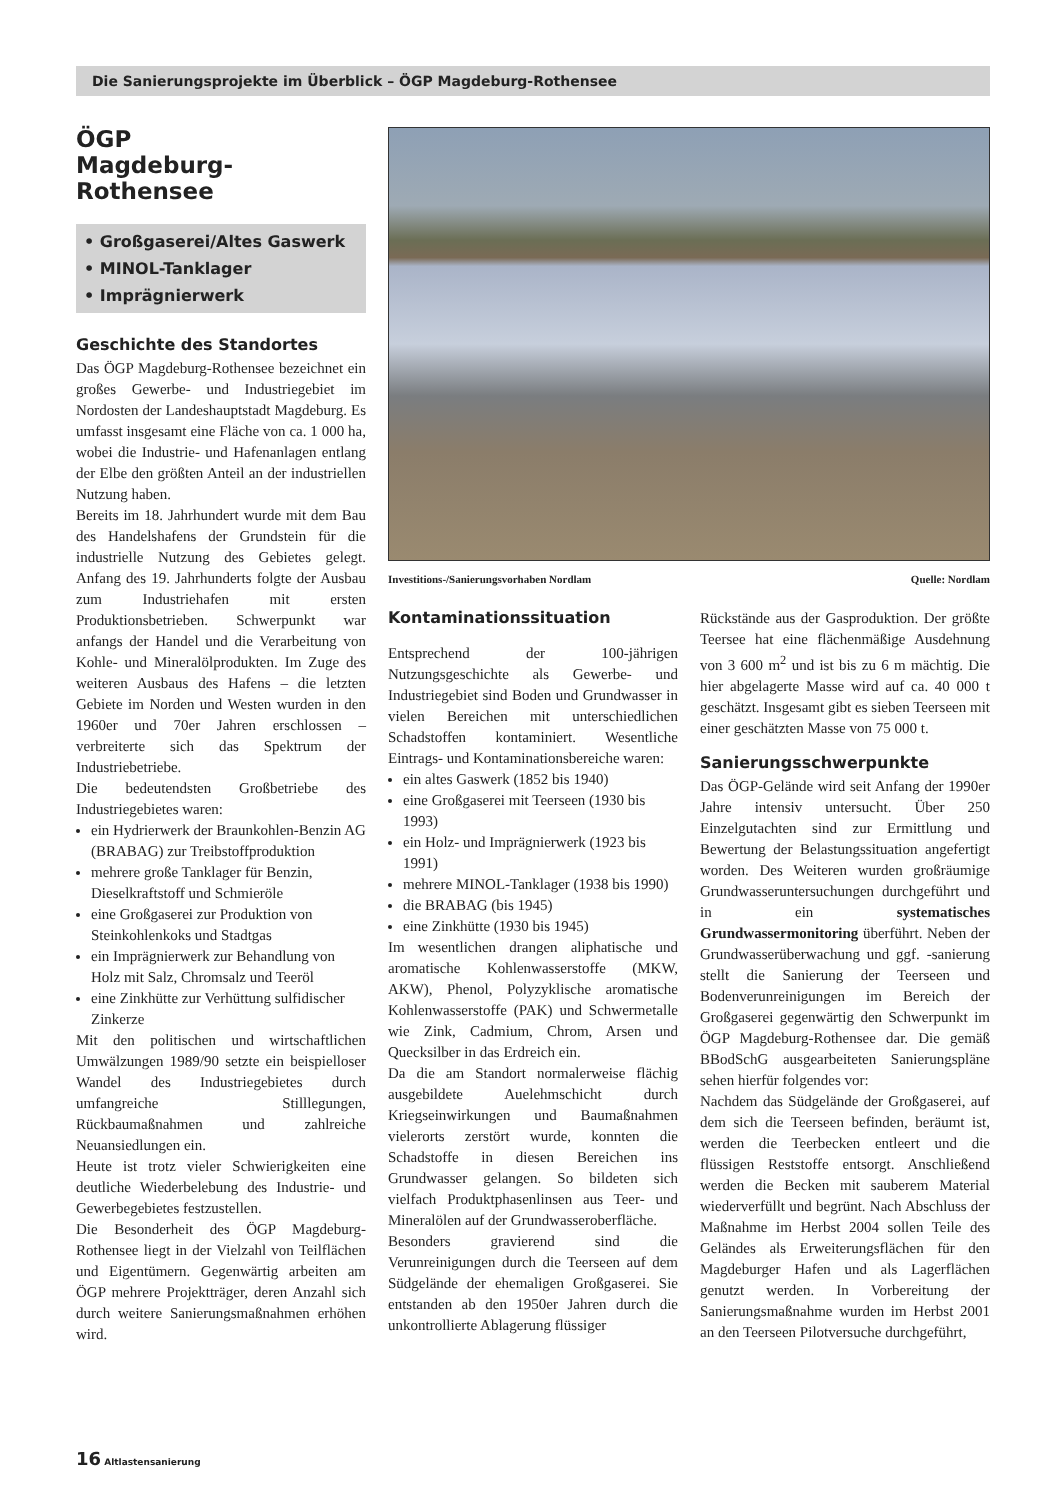Die Sanierungsprojekte im Überblick – ÖGP Magdeburg-Rothensee
ÖGP
Magdeburg-Rothensee
• Großgaserei/Altes Gaswerk
• MINOL-Tanklager
• Imprägnierwerk
Geschichte des Standortes
Das ÖGP Magdeburg-Rothensee bezeichnet ein großes Gewerbe- und Industriegebiet im Nordosten der Landeshauptstadt Magdeburg. Es umfasst insgesamt eine Fläche von ca. 1 000 ha, wobei die Industrie- und Hafenanlagen entlang der Elbe den größten Anteil an der industriellen Nutzung haben.
Bereits im 18. Jahrhundert wurde mit dem Bau des Handelshafens der Grundstein für die industrielle Nutzung des Gebietes gelegt. Anfang des 19. Jahrhunderts folgte der Ausbau zum Industriehafen mit ersten Produktionsbetrieben. Schwerpunkt war anfangs der Handel und die Verarbeitung von Kohle- und Mineralölprodukten. Im Zuge des weiteren Ausbaus des Hafens – die letzten Gebiete im Norden und Westen wurden in den 1960er und 70er Jahren erschlossen – verbreiterte sich das Spektrum der Industriebetriebe.
Die bedeutendsten Großbetriebe des Industriegebietes waren:
ein Hydrierwerk der Braunkohlen-Benzin AG (BRABAG) zur Treibstoffproduktion
mehrere große Tanklager für Benzin, Dieselkraftstoff und Schmieröle
eine Großgaserei zur Produktion von Steinkohlenkoks und Stadtgas
ein Imprägnierwerk zur Behandlung von Holz mit Salz, Chromsalz und Teeröl
eine Zinkhütte zur Verhüttung sulfidischer Zinkerze
Mit den politischen und wirtschaftlichen Umwälzungen 1989/90 setzte ein beispielloser Wandel des Industriegebietes durch umfangreiche Stilllegungen, Rückbaumaßnahmen und zahlreiche Neuansiedlungen ein.
Heute ist trotz vieler Schwierigkeiten eine deutliche Wiederbelebung des Industrie- und Gewerbegebietes festzustellen.
Die Besonderheit des ÖGP Magdeburg-Rothensee liegt in der Vielzahl von Teilflächen und Eigentümern. Gegenwärtig arbeiten am ÖGP mehrere Projektträger, deren Anzahl sich durch weitere Sanierungsmaßnahmen erhöhen wird.
Investitions-/Sanierungsvorhaben Nordlam Quelle: Nordlam
Kontaminationssituation
Entsprechend der 100-jährigen Nutzungsgeschichte als Gewerbe- und Industriegebiet sind Boden und Grundwasser in vielen Bereichen mit unterschiedlichen Schadstoffen kontaminiert. Wesentliche Eintrags- und Kontaminationsbereiche waren:
ein altes Gaswerk (1852 bis 1940)
eine Großgaserei mit Teerseen (1930 bis 1993)
ein Holz- und Imprägnierwerk (1923 bis 1991)
mehrere MINOL-Tanklager (1938 bis 1990)
die BRABAG (bis 1945)
eine Zinkhütte (1930 bis 1945)
Im wesentlichen drangen aliphatische und aromatische Kohlenwasserstoffe (MKW, AKW), Phenol, Polyzyklische aromatische Kohlenwasserstoffe (PAK) und Schwermetalle wie Zink, Cadmium, Chrom, Arsen und Quecksilber in das Erdreich ein.
Da die am Standort normalerweise flächig ausgebildete Auelehmschicht durch Kriegseinwirkungen und Baumaßnahmen vielerorts zerstört wurde, konnten die Schadstoffe in diesen Bereichen ins Grundwasser gelangen. So bildeten sich vielfach Produktphasenlinsen aus Teer- und Mineralölen auf der Grundwasseroberfläche.
Besonders gravierend sind die Verunreinigungen durch die Teerseen auf dem Südgelände der ehemaligen Großgaserei. Sie entstanden ab den 1950er Jahren durch die unkontrollierte Ablagerung flüssiger
Rückstände aus der Gasproduktion. Der größte Teersee hat eine flächenmäßige Ausdehnung von 3 600 m<sup>2</sup> und ist bis zu 6 m mächtig. Die hier abgelagerte Masse wird auf ca. 40 000 t geschätzt. Insgesamt gibt es sieben Teerseen mit einer geschätzten Masse von 75 000 t.
Sanierungsschwerpunkte
Das ÖGP-Gelände wird seit Anfang der 1990er Jahre intensiv untersucht. Über 250 Einzelgutachten sind zur Ermittlung und Bewertung der Belastungssituation angefertigt worden. Des Weiteren wurden großräumige Grundwasseruntersuchungen durchgeführt und in ein systematisches Grundwassermonitoring überführt. Neben der Grundwasserüberwachung und ggf. -sanierung stellt die Sanierung der Teerseen und Bodenverunreinigungen im Bereich der Großgaserei gegenwärtig den Schwerpunkt im ÖGP Magdeburg-Rothensee dar. Die gemäß BBodSchG ausgearbeiteten Sanierungspläne sehen hierfür folgendes vor:
Nachdem das Südgelände der Großgaserei, auf dem sich die Teerseen befinden, beräumt ist, werden die Teerbecken entleert und die flüssigen Reststoffe entsorgt. Anschließend werden die Becken mit sauberem Material wiederverfüllt und begrünt. Nach Abschluss der Maßnahme im Herbst 2004 sollen Teile des Geländes als Erweiterungsflächen für den Magdeburger Hafen und als Lagerflächen genutzt werden. In Vorbereitung der Sanierungsmaßnahme wurden im Herbst 2001 an den Teerseen Pilotversuche durchgeführt,
16 Altlastensanierung